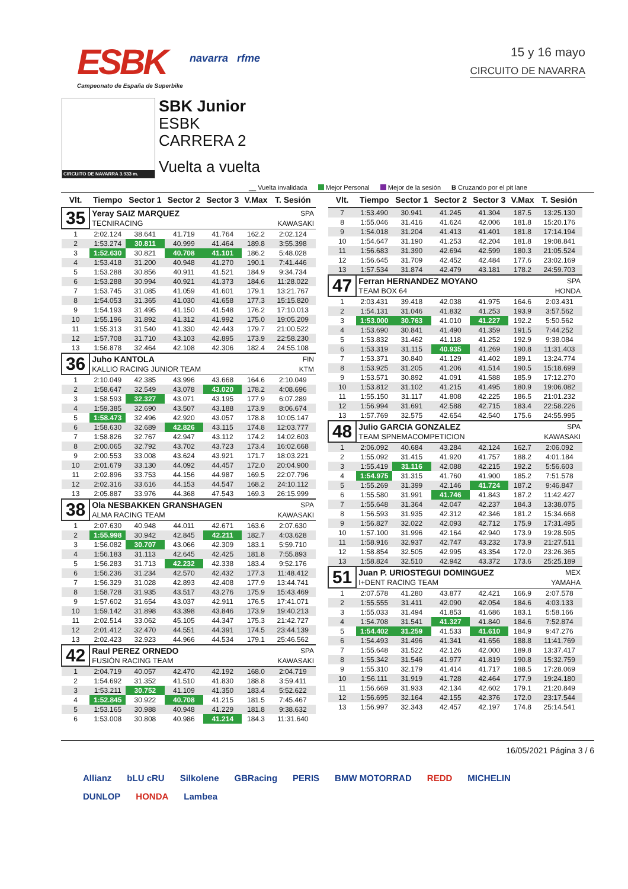ESBK
Campeonato de España de Superbike
navarra rfme
15 y 16 mayo
CIRCUITO DE NAVARRA
CIRCUITO DE NAVARRA 3.933 m.
SBK Junior
ESBK
CARRERA 2
Vuelta a vuelta
__ Vuelta invalidada Mejor Personal Mejor de la sesión B Cruzando por el pit lane
| Vlt. | Tiempo | Sector 1 | Sector 2 | Sector 3 | V.Max | T. Sesión |
| --- | --- | --- | --- | --- | --- | --- |
| 35 | Yeray SAIZ MARQUEZ | | | | | SPA |
| | TECNIRACING | | | | | KAWASAKI |
| 1 | 2:02.124 | 38.641 | 41.719 | 41.764 | 162.2 | 2:02.124 |
| 2 | 1:53.274 | 30.811 | 40.999 | 41.464 | 189.8 | 3:55.398 |
| 3 | 1:52.630 | 30.821 | 40.708 | 41.101 | 186.2 | 5:48.028 |
| 4 | 1:53.418 | 31.200 | 40.948 | 41.270 | 190.1 | 7:41.446 |
| 5 | 1:53.288 | 30.856 | 40.911 | 41.521 | 184.9 | 9:34.734 |
| 6 | 1:53.288 | 30.994 | 40.921 | 41.373 | 184.6 | 11:28.022 |
| 7 | 1:53.745 | 31.085 | 41.059 | 41.601 | 179.1 | 13:21.767 |
| 8 | 1:54.053 | 31.365 | 41.030 | 41.658 | 177.3 | 15:15.820 |
| 9 | 1:54.193 | 31.495 | 41.150 | 41.548 | 176.2 | 17:10.013 |
| 10 | 1:55.196 | 31.892 | 41.312 | 41.992 | 175.0 | 19:05.209 |
| 11 | 1:55.313 | 31.540 | 41.330 | 42.443 | 179.7 | 21:00.522 |
| 12 | 1:57.708 | 31.710 | 43.103 | 42.895 | 173.9 | 22:58.230 |
| 13 | 1:56.878 | 32.464 | 42.108 | 42.306 | 182.4 | 24:55.108 |
| 36 | Juho KANTOLA | | | | | FIN |
| | KALLIO RACING JUNIOR TEAM | | | | | KTM |
| 1 | 2:10.049 | 42.385 | 43.996 | 43.668 | 164.6 | 2:10.049 |
| 2 | 1:58.647 | 32.549 | 43.078 | 43.020 | 178.2 | 4:08.696 |
| 3 | 1:58.593 | 32.327 | 43.071 | 43.195 | 177.9 | 6:07.289 |
| 4 | 1:59.385 | 32.690 | 43.507 | 43.188 | 173.9 | 8:06.674 |
| 5 | 1:58.473 | 32.496 | 42.920 | 43.057 | 178.8 | 10:05.147 |
| 6 | 1:58.630 | 32.689 | 42.826 | 43.115 | 174.8 | 12:03.777 |
| 7 | 1:58.826 | 32.767 | 42.947 | 43.112 | 174.2 | 14:02.603 |
| 8 | 2:00.065 | 32.792 | 43.702 | 43.723 | 173.4 | 16:02.668 |
| 9 | 2:00.553 | 33.008 | 43.624 | 43.921 | 171.7 | 18:03.221 |
| 10 | 2:01.679 | 33.130 | 44.092 | 44.457 | 172.0 | 20:04.900 |
| 11 | 2:02.896 | 33.753 | 44.156 | 44.987 | 169.5 | 22:07.796 |
| 12 | 2:02.316 | 33.616 | 44.153 | 44.547 | 168.2 | 24:10.112 |
| 13 | 2:05.887 | 33.976 | 44.368 | 47.543 | 169.3 | 26:15.999 |
| 38 | Ola NESBAKKEN GRANSHAGEN | | | | | SPA |
| | ALMA RACING TEAM | | | | | KAWASAKI |
| 1 | 2:07.630 | 40.948 | 44.011 | 42.671 | 163.6 | 2:07.630 |
| 2 | 1:55.998 | 30.942 | 42.845 | 42.211 | 182.7 | 4:03.628 |
| 3 | 1:56.082 | 30.707 | 43.066 | 42.309 | 183.1 | 5:59.710 |
| 4 | 1:56.183 | 31.113 | 42.645 | 42.425 | 181.8 | 7:55.893 |
| 5 | 1:56.283 | 31.713 | 42.232 | 42.338 | 183.4 | 9:52.176 |
| 6 | 1:56.236 | 31.234 | 42.570 | 42.432 | 177.3 | 11:48.412 |
| 7 | 1:56.329 | 31.028 | 42.893 | 42.408 | 177.9 | 13:44.741 |
| 8 | 1:58.728 | 31.935 | 43.517 | 43.276 | 175.9 | 15:43.469 |
| 9 | 1:57.602 | 31.654 | 43.037 | 42.911 | 176.5 | 17:41.071 |
| 10 | 1:59.142 | 31.898 | 43.398 | 43.846 | 173.9 | 19:40.213 |
| 11 | 2:02.514 | 33.062 | 45.105 | 44.347 | 175.3 | 21:42.727 |
| 12 | 2:01.412 | 32.470 | 44.551 | 44.391 | 174.5 | 23:44.139 |
| 13 | 2:02.423 | 32.923 | 44.966 | 44.534 | 179.1 | 25:46.562 |
| 42 | Raul PEREZ ORNEDO | | | | | SPA |
| | FUSIÓN RACING TEAM | | | | | KAWASAKI |
| 1 | 2:04.719 | 40.057 | 42.470 | 42.192 | 168.0 | 2:04.719 |
| 2 | 1:54.692 | 31.352 | 41.510 | 41.830 | 188.8 | 3:59.411 |
| 3 | 1:53.211 | 30.752 | 41.109 | 41.350 | 183.4 | 5:52.622 |
| 4 | 1:52.845 | 30.922 | 40.708 | 41.215 | 181.5 | 7:45.467 |
| 5 | 1:53.165 | 30.988 | 40.948 | 41.229 | 181.8 | 9:38.632 |
| 6 | 1:53.008 | 30.808 | 40.986 | 41.214 | 184.3 | 11:31.640 |
| Vlt. | Tiempo | Sector 1 | Sector 2 | Sector 3 | V.Max | T. Sesión |
| --- | --- | --- | --- | --- | --- | --- |
| 7 | 1:53.490 | 30.941 | 41.245 | 41.304 | 187.5 | 13:25.130 |
| 8 | 1:55.046 | 31.416 | 41.624 | 42.006 | 181.8 | 15:20.176 |
| 9 | 1:54.018 | 31.204 | 41.413 | 41.401 | 181.8 | 17:14.194 |
| 10 | 1:54.647 | 31.190 | 41.253 | 42.204 | 181.8 | 19:08.841 |
| 11 | 1:56.683 | 31.390 | 42.694 | 42.599 | 180.3 | 21:05.524 |
| 12 | 1:56.645 | 31.709 | 42.452 | 42.484 | 177.6 | 23:02.169 |
| 13 | 1:57.534 | 31.874 | 42.479 | 43.181 | 178.2 | 24:59.703 |
| 47 | Ferran HERNANDEZ MOYANO | | | | | SPA |
| | TEAM BOX 64 | | | | | HONDA |
| 1 | 2:03.431 | 39.418 | 42.038 | 41.975 | 164.6 | 2:03.431 |
| 2 | 1:54.131 | 31.046 | 41.832 | 41.253 | 193.9 | 3:57.562 |
| 3 | 1:53.000 | 30.763 | 41.010 | 41.227 | 192.2 | 5:50.562 |
| 4 | 1:53.690 | 30.841 | 41.490 | 41.359 | 191.5 | 7:44.252 |
| 5 | 1:53.832 | 31.462 | 41.118 | 41.252 | 192.9 | 9:38.084 |
| 6 | 1:53.319 | 31.115 | 40.935 | 41.269 | 190.8 | 11:31.403 |
| 7 | 1:53.371 | 30.840 | 41.129 | 41.402 | 189.1 | 13:24.774 |
| 8 | 1:53.925 | 31.205 | 41.206 | 41.514 | 190.5 | 15:18.699 |
| 9 | 1:53.571 | 30.892 | 41.091 | 41.588 | 185.9 | 17:12.270 |
| 10 | 1:53.812 | 31.102 | 41.215 | 41.495 | 180.9 | 19:06.082 |
| 11 | 1:55.150 | 31.117 | 41.808 | 42.225 | 186.5 | 21:01.232 |
| 12 | 1:56.994 | 31.691 | 42.588 | 42.715 | 183.4 | 22:58.226 |
| 13 | 1:57.769 | 32.575 | 42.654 | 42.540 | 175.6 | 24:55.995 |
| 48 | Julio GARCIA GONZALEZ | | | | | SPA |
| | TEAM SPNEMACOMPETICION | | | | | KAWASAKI |
| 1 | 2:06.092 | 40.684 | 43.284 | 42.124 | 162.7 | 2:06.092 |
| 2 | 1:55.092 | 31.415 | 41.920 | 41.757 | 188.2 | 4:01.184 |
| 3 | 1:55.419 | 31.116 | 42.088 | 42.215 | 192.2 | 5:56.603 |
| 4 | 1:54.975 | 31.315 | 41.760 | 41.900 | 185.2 | 7:51.578 |
| 5 | 1:55.269 | 31.399 | 42.146 | 41.724 | 187.2 | 9:46.847 |
| 6 | 1:55.580 | 31.991 | 41.746 | 41.843 | 187.2 | 11:42.427 |
| 7 | 1:55.648 | 31.364 | 42.047 | 42.237 | 184.3 | 13:38.075 |
| 8 | 1:56.593 | 31.935 | 42.312 | 42.346 | 181.2 | 15:34.668 |
| 9 | 1:56.827 | 32.022 | 42.093 | 42.712 | 175.9 | 17:31.495 |
| 10 | 1:57.100 | 31.996 | 42.164 | 42.940 | 173.9 | 19:28.595 |
| 11 | 1:58.916 | 32.937 | 42.747 | 43.232 | 173.9 | 21:27.511 |
| 12 | 1:58.854 | 32.505 | 42.995 | 43.354 | 172.0 | 23:26.365 |
| 13 | 1:58.824 | 32.510 | 42.942 | 43.372 | 173.6 | 25:25.189 |
| 51 | Juan P. URIOSTEGUI DOMINGUEZ | | | | | MEX |
| | I+DENT RACING TEAM | | | | | YAMAHA |
| 1 | 2:07.578 | 41.280 | 43.877 | 42.421 | 166.9 | 2:07.578 |
| 2 | 1:55.555 | 31.411 | 42.090 | 42.054 | 184.6 | 4:03.133 |
| 3 | 1:55.033 | 31.494 | 41.853 | 41.686 | 183.1 | 5:58.166 |
| 4 | 1:54.708 | 31.541 | 41.327 | 41.840 | 184.6 | 7:52.874 |
| 5 | 1:54.402 | 31.259 | 41.533 | 41.610 | 184.9 | 9:47.276 |
| 6 | 1:54.493 | 31.496 | 41.341 | 41.656 | 188.8 | 11:41.769 |
| 7 | 1:55.648 | 31.522 | 42.126 | 42.000 | 189.8 | 13:37.417 |
| 8 | 1:55.342 | 31.546 | 41.977 | 41.819 | 190.8 | 15:32.759 |
| 9 | 1:55.310 | 32.179 | 41.414 | 41.717 | 188.5 | 17:28.069 |
| 10 | 1:56.111 | 31.919 | 41.728 | 42.464 | 177.9 | 19:24.180 |
| 11 | 1:56.669 | 31.933 | 42.134 | 42.602 | 179.1 | 21:20.849 |
| 12 | 1:56.695 | 32.164 | 42.155 | 42.376 | 172.0 | 23:17.544 |
| 13 | 1:56.997 | 32.343 | 42.457 | 42.197 | 174.8 | 25:14.541 |
16/05/2021 Página 3 / 6
Allianz bLU cRU Silkolene GBRacing PERIS BMW MOTORRAD REDD MICHELIN DUNLOP HONDA Lambea